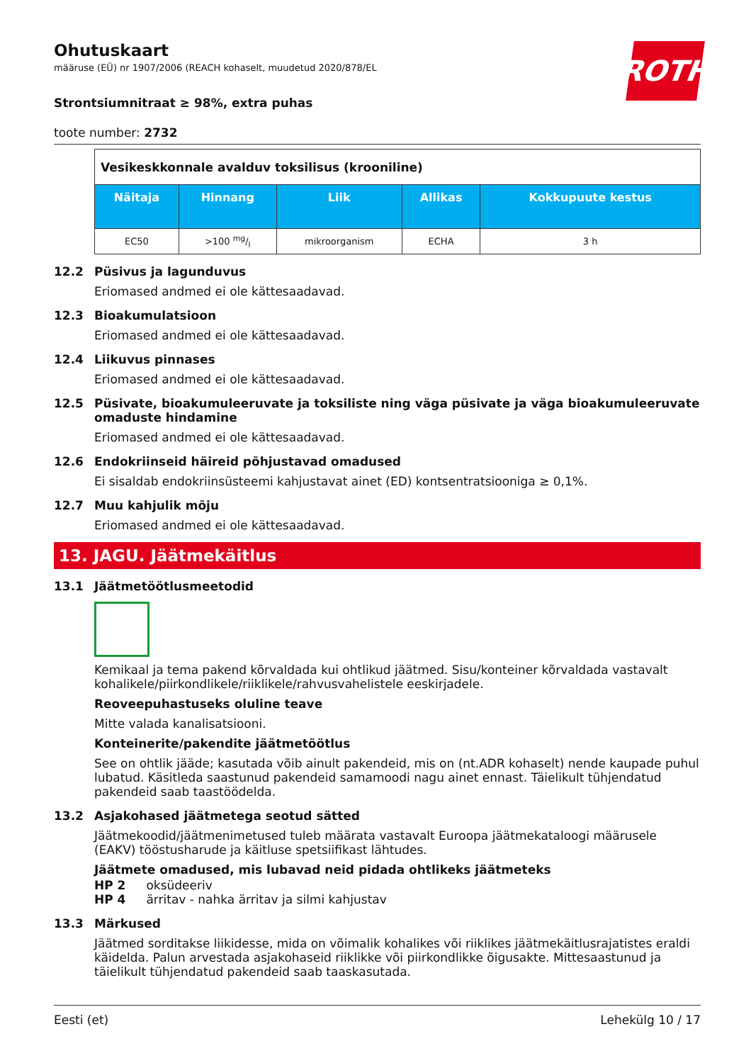ROTH
Ohutuskaart
määruse (EÜ) nr 1907/2006 (REACH kohaselt, muudetud 2020/878/EL
Strontsiumnitraat ≥ 98%, extra puhas
toote number: 2732
| Vesikeskkonnale avalduv toksilisus (krooniline) | | | | |
| Näitaja | Hinnang | Liik | Allikas | Kokkupuute kestus |
| EC50 | >100 mg/l | mikroorganism | ECHA | 3 h |
12.2 Püsivus ja lagunduvus
Eriomased andmed ei ole kättesaadavad.
12.3 Bioakumulatsioon
Eriomased andmed ei ole kättesaadavad.
12.4 Liikuvus pinnases
Eriomased andmed ei ole kättesaadavad.
12.5 Püsivate, bioakumuleeruvate ja toksiliste ning väga püsivate ja väga bioakumuleeruvate omaduste hindamine
Eriomased andmed ei ole kättesaadavad.
12.6 Endokriinseid häireid põhjustavad omadused
Ei sisaldab endokriinsüsteemi kahjustavat ainet (ED) kontsentratsiooniga ≥ 0,1%.
12.7 Muu kahjulik mõju
Eriomased andmed ei ole kättesaadavad.
13. JAGU. Jäätmekäitlus
13.1 Jäätmetöötlusmeetodid
Kemikaal ja tema pakend kõrvaldada kui ohtlikud jäätmed. Sisu/konteiner kõrvaldada vastavalt kohalikele/piirkondlikele/riiklikele/rahvusvahelistele eeskirjadele.
Reoveepuhastuseks oluline teave
Mitte valada kanalisatsiooni.
Konteinerite/pakendite jäätmetöötlus
See on ohtlik jääde; kasutada võib ainult pakendeid, mis on (nt.ADR kohaselt) nende kaupade puhul lubatud. Käsitleda saastunud pakendeid samamoodi nagu ainet ennast. Täielikult tühjendatud pakendeid saab taastöödelda.
13.2 Asjakohased jäätmetega seotud sätted
Jäätmekoodid/jäätmenimetused tuleb määrata vastavalt Euroopa jäätmekataloogi määrusele (EAKV) tööstusharude ja käitluse spetsiifikast lähtudes.
Jäätmete omadused, mis lubavad neid pidada ohtlikeks jäätmeteks
HP 2 oksüdeeriv
HP 4 ärritav - nahka ärritav ja silmi kahjustav
13.3 Märkused
Jäätmed sorditakse liikidesse, mida on võimalik kohalikes või riiklikes jäätmekäitlusrajatistes eraldi käidelda. Palun arvestada asjakohaseid riiklikke või piirkondlikke õigusakte. Mittesaastunud ja täielikult tühjendatud pakendeid saab taaskasutada.
Eesti (et) Lehekülg 10 / 17